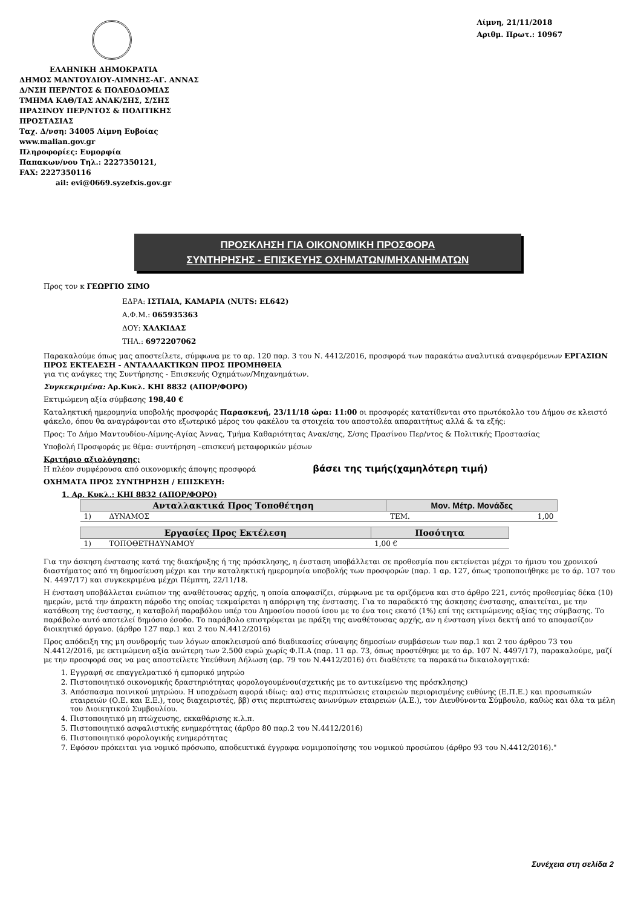ΕΛΛΗΝΙΚΗ ΔΗΜΟΚΡΑΤΙΑ
ΔΗΜΟΣ ΜΑΝΤΟΥΔΙΟΥ-ΛΙΜΝΗΣ-ΑΓ. ΑΝΝΑΣ
Δ/ΝΣΗ ΠΕΡ/ΝΤΟΣ & ΠΟΛΕΟΔΟΜΙΑΣ
ΤΜΗΜΑ ΚΑΘ/ΤΑΣ ΑΝΑΚ/ΣΗΣ, Σ/ΣΗΣ
ΠΡΑΣΙΝΟΥ ΠΕΡ/ΝΤΟΣ & ΠΟΛΙΤΙΚΗΣ
ΠΡΟΣΤΑΣΙΑΣ
Ταχ. Δ/νση: 34005 Λίμνη Ευβοίας
www.malian.gov.gr
Πληροφορίες: Ευμορφία
Παπακων/νου Τηλ.: 2227350121,
FAX: 2227350116
ail: evi@0669.syzefxis.gov.gr
Λίμνη, 21/11/2018
Αριθμ. Πρωτ.: 10967
ΠΡΟΣΚΛΗΣΗ ΓΙΑ ΟΙΚΟΝΟΜΙΚΗ ΠΡΟΣΦΟΡΑ
ΣΥΝΤΗΡΗΣΗΣ - ΕΠΙΣΚΕΥΗΣ ΟΧΗΜΑΤΩΝ/ΜΗΧΑΝΗΜΑΤΩΝ
Προς τον κ ΓΕΩΡΓΙΟ ΣΙΜΟ
ΕΔΡΑ: ΙΣΤΙΑΙΑ, ΚΑΜΑΡΙΑ (NUTS: EL642)
Α.Φ.Μ.: 065935363
ΔΟΥ: ΧΑΛΚΙΔΑΣ
ΤΗΛ.: 6972207062
Παρακαλούμε όπως μας αποστείλετε, σύμφωνα με το αρ. 120 παρ. 3 του Ν. 4412/2016, προσφορά των παρακάτω αναλυτικά αναφερόμενων ΕΡΓΑΣΙΩΝ ΠΡΟΣ ΕΚΤΕΛΕΣΗ - ΑΝΤΑΛΛΑΚΤΙΚΩΝ ΠΡΟΣ ΠΡΟΜΗΘΕΙΑ
για τις ανάγκες της Συντήρησης - Επισκευής Οχημάτων/Μηχανημάτων.
Συγκεκριμένα: Αρ.Κυκλ. ΚΗΙ 8832 (ΑΠΟΡ/ΦΟΡΟ)
Εκτιμώμενη αξία σύμβασης 198,40 €
Καταληκτική ημερομηνία υποβολής προσφοράς Παρασκευή, 23/11/18 ώρα: 11:00 οι προσφορές κατατίθενται στο πρωτόκολλο του Δήμου σε κλειστό φάκελο, όπου θα αναγράφονται στο εξωτερικό μέρος του φακέλου τα στοιχεία του αποστολέα απαραιτήτως αλλά & τα εξής:
Προς: Το Δήμο Μαντουδίου-Λίμνης-Αγίας Άννας, Τμήμα Καθαριότητας Ανακ/σης, Σ/σης Πρασίνου Περ/ντος & Πολιτικής Προστασίας
Υποβολή Προσφοράς με θέμα: συντήρηση –επισκευή μεταφορικών μέσων
Κριτήριο αξιολόγησης:
Η πλέον συμφέρουσα από οικονομικής άποψης προσφορά βάσει της τιμής(χαμηλότερη τιμή)
ΟΧΗΜΑΤΑ ΠΡΟΣ ΣΥΝΤΗΡΗΣΗ / ΕΠΙΣΚΕΥΗ:
1. Αρ. Κυκλ.: ΚΗΙ 8832 (ΑΠΟΡ/ΦΟΡΟ)
| Ανταλλακτικά Προς Τοποθέτηση | | Μον. Μέτρ. Μονάδες | |
| --- | --- | --- | --- |
| 1) | ΔΥΝΑΜΟΣ | ΤΕΜ. | 1,00 |
| Εργασίες Προς Εκτέλεση | | Ποσότητα |
| --- | --- | --- |
| 1) | ΤΟΠΟΘΕΤΗΔΥΝΑΜΟΥ | 1,00 € |
Για την άσκηση ένστασης κατά της διακήρυξης ή της πρόσκλησης, η ένσταση υποβάλλεται σε προθεσμία που εκτείνεται μέχρι το ήμισυ του χρονικού διαστήματος από τη δημοσίευση μέχρι και την καταληκτική ημερομηνία υποβολής των προσφορών (παρ. 1 αρ. 127, όπως τροποποιήθηκε με το άρ. 107 του Ν. 4497/17) και συγκεκριμένα μέχρι Πέμπτη, 22/11/18.
Η ένσταση υποβάλλεται ενώπιον της αναθέτουσας αρχής, η οποία αποφασίζει, σύμφωνα με τα οριζόμενα και στο άρθρο 221, εντός προθεσμίας δέκα (10) ημερών, μετά την άπρακτη πάροδο της οποίας τεκμαίρεται η απόρριψη της ένστασης. Για το παραδεκτό της άσκησης ένστασης, απαιτείται, με την κατάθεση της ένστασης, η καταβολή παραβόλου υπέρ του Δημοσίου ποσού ίσου με το ένα τοις εκατό (1%) επί της εκτιμώμενης αξίας της σύμβασης. Το παράβολο αυτό αποτελεί δημόσιο έσοδο. Το παράβολο επιστρέφεται με πράξη της αναθέτουσας αρχής, αν η ένσταση γίνει δεκτή από το αποφασίζον διοικητικό όργανο. (άρθρο 127 παρ.1 και 2 του Ν.4412/2016)
Προς απόδειξη της μη συνδρομής των λόγων αποκλεισμού από διαδικασίες σύναψης δημοσίων συμβάσεων των παρ.1 και 2 του άρθρου 73 του Ν.4412/2016, με εκτιμώμενη αξία ανώτερη των 2.500 ευρώ χωρίς Φ.Π.Α (παρ. 11 αρ. 73, όπως προστέθηκε με το άρ. 107 Ν. 4497/17), παρακαλούμε, μαζί με την προσφορά σας να μας αποστείλετε Υπεύθυνη Δήλωση (αρ. 79 του Ν.4412/2016) ότι διαθέτετε τα παρακάτω δικαιολογητικά:
1. Εγγραφή σε επαγγελματικό ή εμπορικό μητρώο
2. Πιστοποιητικό οικονομικής δραστηριότητας φορολογουμένου(σχετικής με το αντικείμενο της πρόσκλησης)
3. Απόσπασμα ποινικού μητρώου. Η υποχρέωση αφορά ιδίως: αα) στις περιπτώσεις εταιρειών περιορισμένης ευθύνης (Ε.Π.Ε.) και προσωπικών εταιρειών (Ο.Ε. και Ε.Ε.), τους διαχειριστές, ββ) στις περιπτώσεις ανωνύμων εταιρειών (Α.Ε.), τον Διευθύνοντα Σύμβουλο, καθώς και όλα τα μέλη του Διοικητικού Συμβουλίου.
4. Πιστοποιητικό μη πτώχευσης, εκκαθάρισης κ.λ.π.
5. Πιστοποιητικό ασφαλιστικής ενημερότητας (άρθρο 80 παρ.2 του Ν.4412/2016)
6. Πιστοποιητικό φορολογικής ενημερότητας
7. Εφόσον πρόκειται για νομικό πρόσωπο, αποδεικτικά έγγραφα νομιμοποίησης του νομικού προσώπου (άρθρο 93 του Ν.4412/2016)."
Συνέχεια στη σελίδα 2